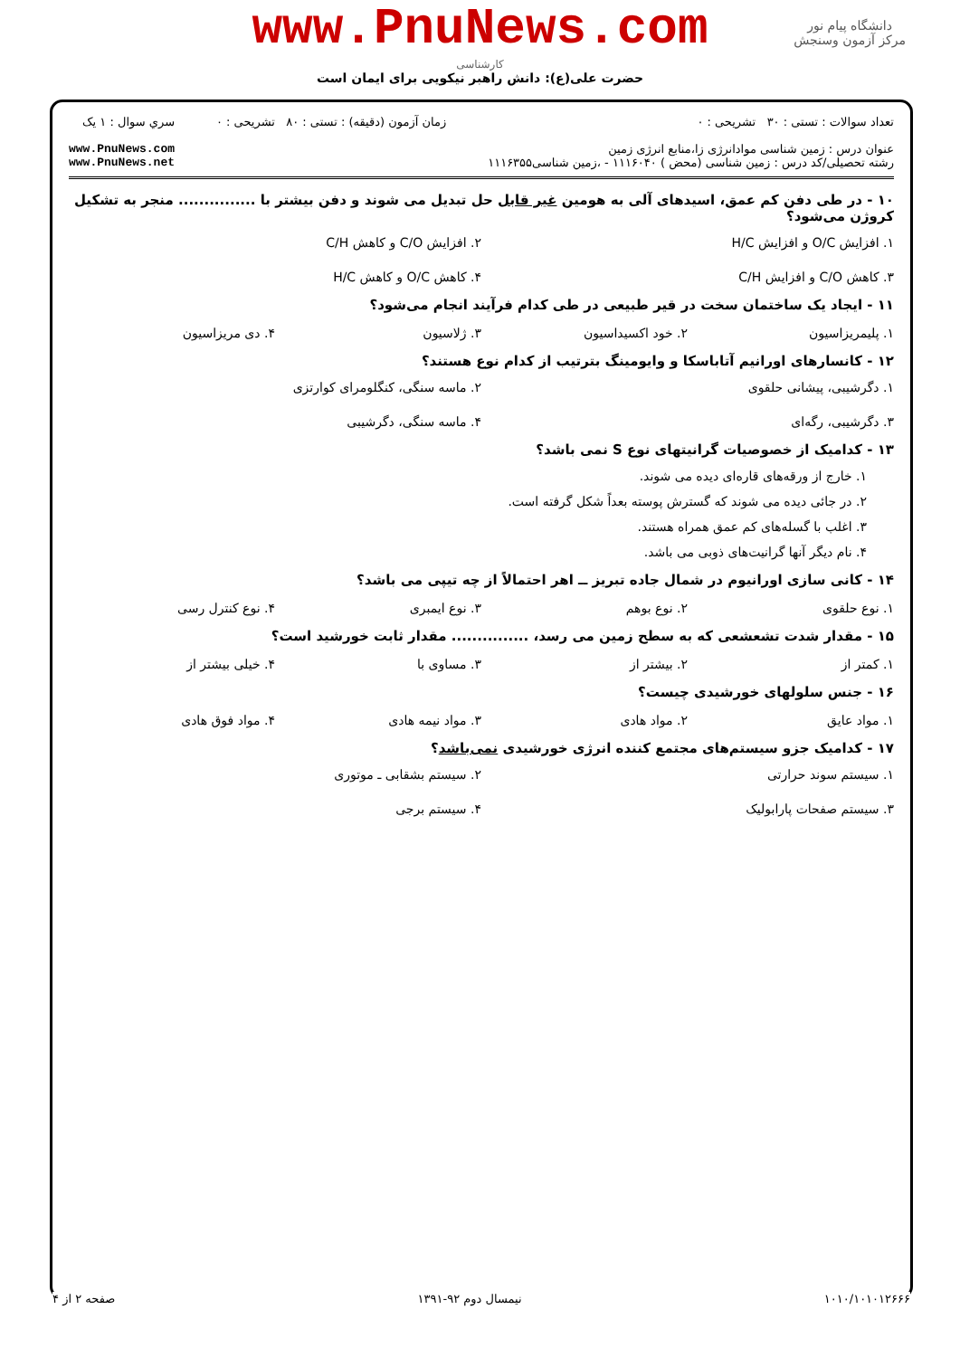دانشگاه پیام نور
مرکز آزمون وسنجش
www.PnuNews.com
کارشناسی
حضرت علی(ع): دانش راهبر نیکویی برای ایمان است
تعداد سوالات : تستی : ۳۰ تشریحی : ۰
عنوان درس : زمین شناسی موادانرژی زا،منابع انرژی زمین
رشته تحصیلی/کد درس : زمین شناسی (محض ) ۱۱۱۶۰۴۰ - ،زمین شناسی۱۱۱۶۳۵۵
زمان آزمون (دقیقه) : تستی : ۸۰ تشریحی : ۰
سري سوال : ۱ یک
www.PnuNews.com
www.PnuNews.net
۱۰ - در طی دفن کم عمق، اسیدهای آلی به هومین غیر قابل حل تبدیل می شوند و دفن بیشتر با ............... منجر به تشکیل کروژن می‌شود؟
۱. افزایش O/C و افزایش H/C ۲. افزایش C/O و کاهش C/H ۳. کاهش C/O و افزایش C/H ۴. کاهش O/C و کاهش H/C
۱۱ - ایجاد یک ساختمان سخت در قیر طبیعی در طی کدام فرآیند انجام می‌شود؟
۱. پلیمریزاسیون ۲. خود اکسیداسیون ۳. ژلاسیون ۴. دی مریزاسیون
۱۲ - کانسارهای اورانیم آتاباسکا و وایومینگ بترتیب از کدام نوع هستند؟
۱. دگرشیبی، پیشانی حلقوی ۲. ماسه سنگی، کنگلومرای کوارتزی ۳. دگرشیبی، رگه‌ای ۴. ماسه سنگی، دگرشیبی
۱۳ - کدامیک از خصوصیات گرانیتهای نوع S نمی باشد؟
۱. خارج از ورقه‌های قاره‌ای دیده می شوند.
۲. در جائی دیده می شوند که گسترش پوسته بعداً شکل گرفته است.
۳. اغلب با گسله‌های کم عمق همراه هستند.
۴. نام دیگر آنها گرانیت‌های ذوبی می باشد.
۱۴ - کانی سازی اورانیوم در شمال جاده تبریز ــ اهر احتمالاً از چه تیپی می باشد؟
۱. نوع حلقوی ۲. نوع بوهم ۳. نوع ایمبری ۴. نوع کنترل رسی
۱۵ - مقدار شدت تشعشعی که به سطح زمین می رسد، ............... مقدار ثابت خورشید است؟
۱. کمتر از ۲. بیشتر از ۳. مساوی با ۴. خیلی بیشتر از
۱۶ - جنس سلولهای خورشیدی چیست؟
۱. مواد عایق ۲. مواد هادی ۳. مواد نیمه هادی ۴. مواد فوق هادی
۱۷ - کدامیک جزو سیستم‌های مجتمع کننده انرژی خورشیدی نمی‌باشد؟
۱. سیستم سوند حرارتی ۲. سیستم بشقابی ـ موتوری ۳. سیستم صفحات پارابولیک ۴. سیستم برجی
۱۰۱۰/۱۰۱۰۱۲۶۶۶ نیمسال دوم ۹۲-۱۳۹۱ صفحه ۲ از ۴